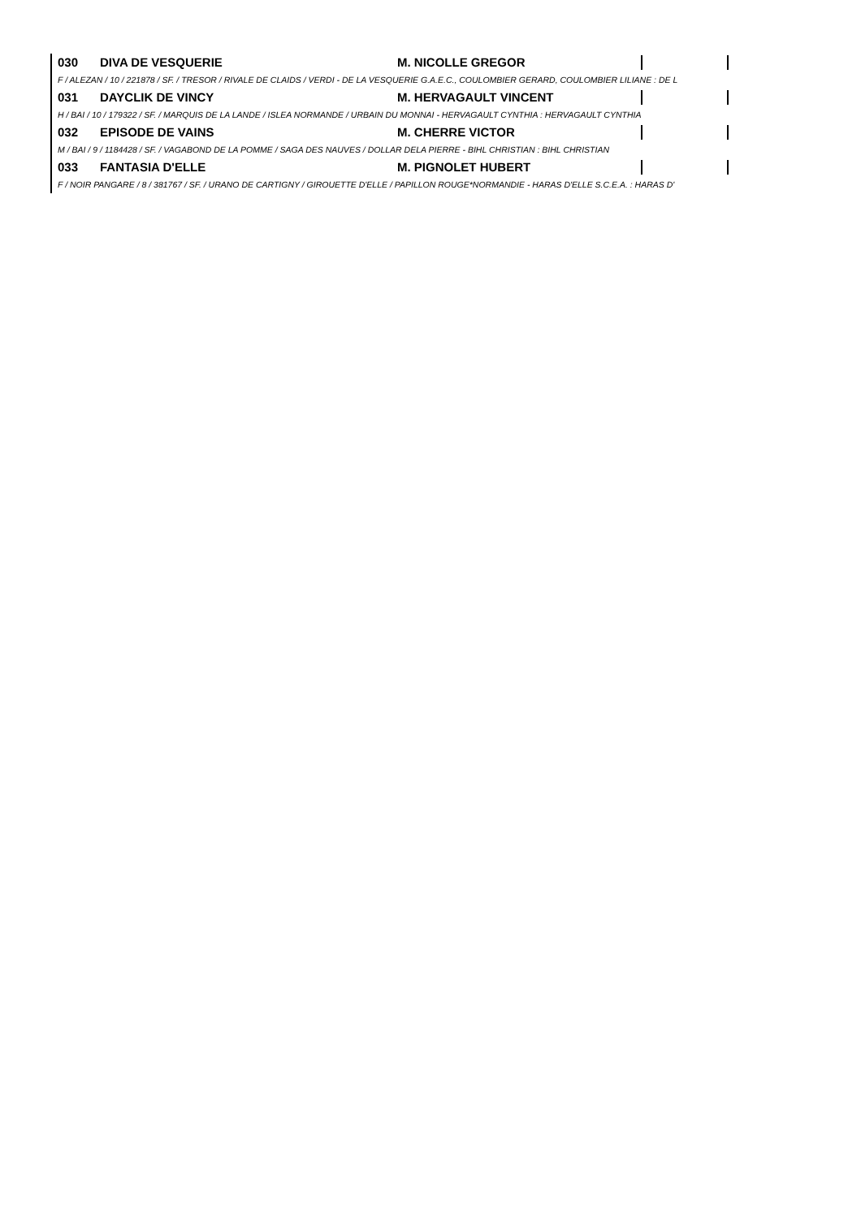030 DIVA DE VESQUERIE M. NICOLLE GREGOR
F / ALEZAN / 10 / 221878 / SF. / TRESOR / RIVALE DE CLAIDS / VERDI - DE LA VESQUERIE G.A.E.C., COULOMBIER GERARD, COULOMBIER LILIANE : DE L
031 DAYCLIK DE VINCY M. HERVAGAULT VINCENT
H / BAI / 10 / 179322 / SF. / MARQUIS DE LA LANDE / ISLEA NORMANDE / URBAIN DU MONNAI - HERVAGAULT CYNTHIA : HERVAGAULT CYNTHIA
032 EPISODE DE VAINS M. CHERRE VICTOR
M / BAI / 9 / 1184428 / SF. / VAGABOND DE LA POMME / SAGA DES NAUVES / DOLLAR DELA PIERRE - BIHL CHRISTIAN : BIHL CHRISTIAN
033 FANTASIA D'ELLE M. PIGNOLET HUBERT
F / NOIR PANGARE / 8 / 381767 / SF. / URANO DE CARTIGNY / GIROUETTE D'ELLE / PAPILLON ROUGE*NORMANDIE - HARAS D'ELLE S.C.E.A. : HARAS D'